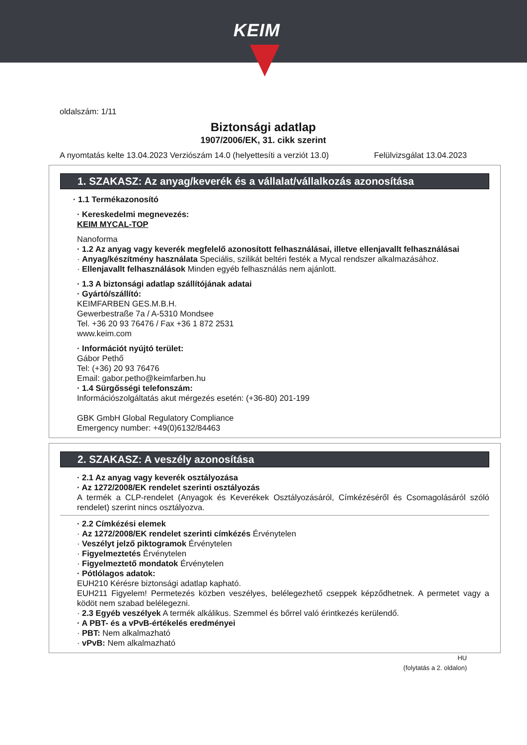KEIM
oldalszám: 1/11
Biztonsági adatlap
1907/2006/EK, 31. cikk szerint
A nyomtatás kelte 13.04.2023 Verziószám 14.0 (helyettesíti a verziót 13.0) Felülvizsgálat 13.04.2023
1. SZAKASZ: Az anyag/keverék és a vállalat/vállalkozás azonosítása
· 1.1 Termékazonosító
· Kereskedelmi megnevezés:
KEIM MYCAL-TOP
Nanoforma
· 1.2 Az anyag vagy keverék megfelelő azonosított felhasználásai, illetve ellenjavallt felhasználásai
· Anyag/készítmény használata Speciális, szilikát beltéri festék a Mycal rendszer alkalmazásához.
· Ellenjavallt felhasználások Minden egyéb felhasználás nem ajánlott.
· 1.3 A biztonsági adatlap szállítójának adatai
· Gyártó/szállító:
KEIMFARBEN GES.M.B.H.
Gewerbestraße 7a / A-5310 Mondsee
Tel. +36 20 93 76476 / Fax +36 1 872 2531
www.keim.com
· Információt nyújtó terület:
Gábor Pethő
Tel: (+36) 20 93 76476
Email: gabor.petho@keimfarben.hu
· 1.4 Sürgősségi telefonszám:
Információszolgáltatás akut mérgezés esetén: (+36-80) 201-199
GBK GmbH Global Regulatory Compliance
Emergency number: +49(0)6132/84463
2. SZAKASZ: A veszély azonosítása
· 2.1 Az anyag vagy keverék osztályozása
· Az 1272/2008/EK rendelet szerinti osztályozás
A termék a CLP-rendelet (Anyagok és Keverékek Osztályozásáról, Címkézéséről és Csomagolásáról szóló rendelet) szerint nincs osztályozva.
· 2.2 Címkézési elemek
· Az 1272/2008/EK rendelet szerinti címkézés Érvénytelen
· Veszélyt jelző piktogramok Érvénytelen
· Figyelmeztetés Érvénytelen
· Figyelmeztető mondatok Érvénytelen
· Pótlólagos adatok:
EUH210 Kérésre biztonsági adatlap kapható.
EUH211 Figyelem! Permetezés közben veszélyes, belélegezhető cseppek képződhetnek. A permetet vagy a ködöt nem szabad belélegezni.
· 2.3 Egyéb veszélyek A termék alkálikus. Szemmel és bőrrel való érintkezés kerülendő.
· A PBT- és a vPvB-értékelés eredményei
· PBT: Nem alkalmazható
· vPvB: Nem alkalmazható
HU
(folytatás a 2. oldalon)